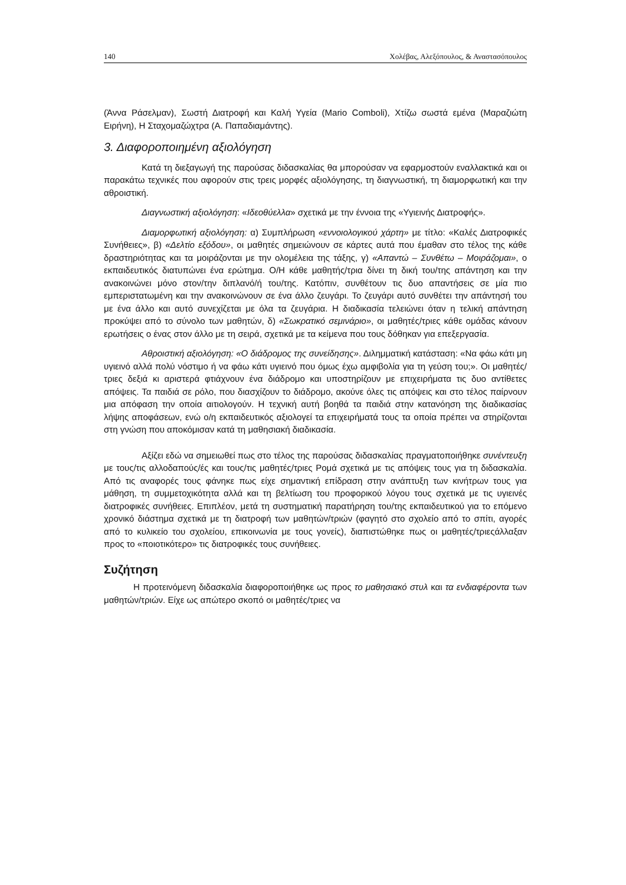140 Χολέβας, Αλεξόπουλος, & Αναστασόπουλος
(Άννα Ράσελμαν), Σωστή Διατροφή και Καλή Υγεία (Mario Comboli), Χτίζω σωστά εμένα (Μαραζιώτη Ειρήνη), Η Σταχομαζώχτρα (Α. Παπαδιαμάντης).
3. Διαφοροποιημένη αξιολόγηση
Κατά τη διεξαγωγή της παρούσας διδασκαλίας θα μπορούσαν να εφαρμοστούν εναλλακτικά και οι παρακάτω τεχνικές που αφορούν στις τρεις μορφές αξιολόγησης, τη διαγνωστική, τη διαμορφωτική και την αθροιστική.
Διαγνωστική αξιολόγηση: «Ιδεοθύελλα» σχετικά με την έννοια της «Υγιεινής Διατροφής».
Διαμορφωτική αξιολόγηση: α) Συμπλήρωση «εννοιολογικού χάρτη» με τίτλο: «Καλές Διατροφικές Συνήθειες», β) «Δελτίο εξόδου», οι μαθητές σημειώνουν σε κάρτες αυτά που έμαθαν στο τέλος της κάθε δραστηριότητας και τα μοιράζονται με την ολομέλεια της τάξης, γ) «Απαντώ – Συνθέτω – Μοιράζομαι», ο εκπαιδευτικός διατυπώνει ένα ερώτημα. Ο/Η κάθε μαθητής/τρια δίνει τη δική του/της απάντηση και την ανακοινώνει μόνο στον/την διπλανό/ή του/της. Κατόπιν, συνθέτουν τις δυο απαντήσεις σε μία πιο εμπεριστατωμένη και την ανακοινώνουν σε ένα άλλο ζευγάρι. Το ζευγάρι αυτό συνθέτει την απάντησή του με ένα άλλο και αυτό συνεχίζεται με όλα τα ζευγάρια. Η διαδικασία τελειώνει όταν η τελική απάντηση προκύψει από το σύνολο των μαθητών, δ) «Σωκρατικό σεμινάριο», οι μαθητές/τριες κάθε ομάδας κάνουν ερωτήσεις ο ένας στον άλλο με τη σειρά, σχετικά με τα κείμενα που τους δόθηκαν για επεξεργασία.
Αθροιστική αξιολόγηση: «Ο διάδρομος της συνείδησης». Διλημματική κατάσταση: «Να φάω κάτι μη υγιεινό αλλά πολύ νόστιμο ή να φάω κάτι υγιεινό που όμως έχω αμφιβολία για τη γεύση του;». Οι μαθητές/τριες δεξιά κι αριστερά φτιάχνουν ένα διάδρομο και υποστηρίζουν με επιχειρήματα τις δυο αντίθετες απόψεις. Τα παιδιά σε ρόλο, που διασχίζουν το διάδρομο, ακούνε όλες τις απόψεις και στο τέλος παίρνουν μια απόφαση την οποία αιτιολογούν. Η τεχνική αυτή βοηθά τα παιδιά στην κατανόηση της διαδικασίας λήψης αποφάσεων, ενώ ο/η εκπαιδευτικός αξιολογεί τα επιχειρήματά τους τα οποία πρέπει να στηρίζονται στη γνώση που αποκόμισαν κατά τη μαθησιακή διαδικασία.
Αξίζει εδώ να σημειωθεί πως στο τέλος της παρούσας διδασκαλίας πραγματοποιήθηκε συνέντευξη με τους/τις αλλοδαπούς/ές και τους/τις μαθητές/τριες Ρομά σχετικά με τις απόψεις τους για τη διδασκαλία. Από τις αναφορές τους φάνηκε πως είχε σημαντική επίδραση στην ανάπτυξη των κινήτρων τους για μάθηση, τη συμμετοχικότητα αλλά και τη βελτίωση του προφορικού λόγου τους σχετικά με τις υγιεινές διατροφικές συνήθειες. Επιπλέον, μετά τη συστηματική παρατήρηση του/της εκπαιδευτικού για το επόμενο χρονικό διάστημα σχετικά με τη διατροφή των μαθητών/τριών (φαγητό στο σχολείο από το σπίτι, αγορές από το κυλικείο του σχολείου, επικοινωνία με τους γονείς), διαπιστώθηκε πως οι μαθητές/τριεςάλλαξαν προς το «ποιοτικότερο» τις διατροφικές τους συνήθειες.
Συζήτηση
Η προτεινόμενη διδασκαλία διαφοροποιήθηκε ως προς το μαθησιακό στυλ και τα ενδιαφέροντα των μαθητών/τριών. Είχε ως απώτερο σκοπό οι μαθητές/τριες να